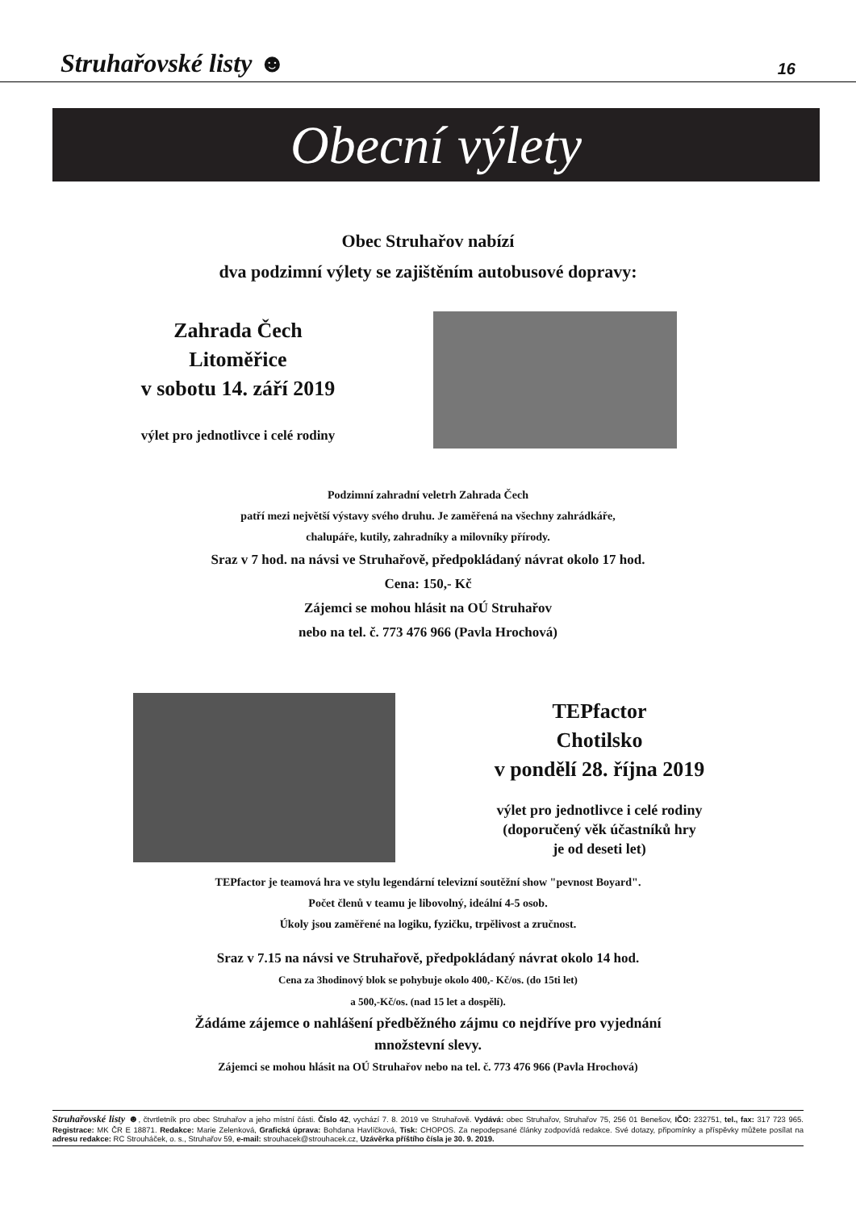Struhařovské listy ☻ 16
Obecní výlety
Obec Struhařov nabízí
dva podzimní výlety se zajištěním autobusové dopravy:
Zahrada Čech
Litoměřice
v sobotu 14. září 2019
výlet pro jednotlivce i celé rodiny
Podzimní zahradní veletrh Zahrada Čech
patří mezi největší výstavy svého druhu. Je zaměřená na všechny zahrádkáře,
chalupáře, kutily, zahradníky a milovníky přírody.
Sraz v 7 hod. na návsi ve Struhařově, předpokládaný návrat okolo 17 hod.
Cena: 150,- Kč
Zájemci se mohou hlásit na OÚ Struhařov
nebo na tel. č. 773 476 966 (Pavla Hrochová)
TEPfactor
Chotilsko
v pondělí 28. října 2019
výlet pro jednotlivce i celé rodiny
(doporučený věk účastníků hry
je od deseti let)
TEPfactor je teamová hra ve stylu legendární televizní soutěžní show "pevnost Boyard".
Počet členů v teamu je libovolný, ideální 4-5 osob.
Úkoly jsou zaměřené na logiku, fyzičku, trpělivost a zručnost.
Sraz v 7.15 na návsi ve Struhařově, předpokládaný návrat okolo 14 hod.
Cena za 3hodinový blok se pohybuje okolo 400,- Kč/os. (do 15ti let)
a 500,-Kč/os. (nad 15 let a dospělí).
Žádáme zájemce o nahlášení předběžného zájmu co nejdříve pro vyjednání
množstevní slevy.
Zájemci se mohou hlásit na OÚ Struhařov nebo na tel. č. 773 476 966 (Pavla Hrochová)
Struhařovské listy ☻, čtvrtletník pro obec Struhařov a jeho místní části. Číslo 42, vychází 7. 8. 2019 ve Struhařově. Vydává: obec Struhařov, Struhařov 75, 256 01 Benešov, IČO: 232751, tel., fax: 317 723 965. Registrace: MK ČR E 18871. Redakce: Marie Zelenková, Grafická úprava: Bohdana Havlíčková, Tisk: CHOPOS. Za nepodepsané články zodpovídá redakce. Své dotazy, připomínky a příspěvky můžete posílat na adresu redakce: RC Strouháček, o. s., Struhařov 59, e-mail: strouhacek@strouhacek.cz, Uzávěrka příštího čísla je 30. 9. 2019.